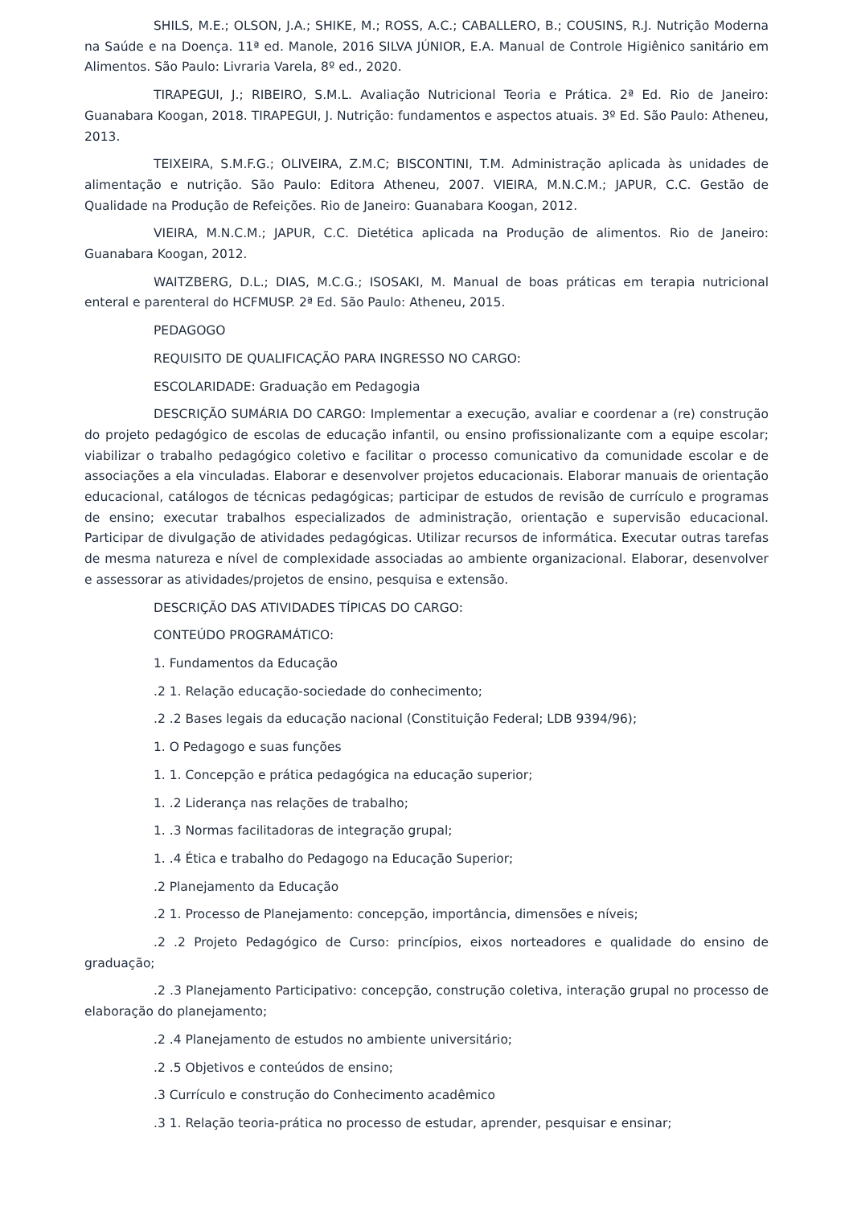SHILS, M.E.; OLSON, J.A.; SHIKE, M.; ROSS, A.C.; CABALLERO, B.; COUSINS, R.J. Nutrição Moderna na Saúde e na Doença. 11ª ed. Manole, 2016 SILVA JÚNIOR, E.A. Manual de Controle Higiênico sanitário em Alimentos. São Paulo: Livraria Varela, 8º ed., 2020.
TIRAPEGUI, J.; RIBEIRO, S.M.L. Avaliação Nutricional Teoria e Prática. 2ª Ed. Rio de Janeiro: Guanabara Koogan, 2018. TIRAPEGUI, J. Nutrição: fundamentos e aspectos atuais. 3º Ed. São Paulo: Atheneu, 2013.
TEIXEIRA, S.M.F.G.; OLIVEIRA, Z.M.C; BISCONTINI, T.M. Administração aplicada às unidades de alimentação e nutrição. São Paulo: Editora Atheneu, 2007. VIEIRA, M.N.C.M.; JAPUR, C.C. Gestão de Qualidade na Produção de Refeições. Rio de Janeiro: Guanabara Koogan, 2012.
VIEIRA, M.N.C.M.; JAPUR, C.C. Dietética aplicada na Produção de alimentos. Rio de Janeiro: Guanabara Koogan, 2012.
WAITZBERG, D.L.; DIAS, M.C.G.; ISOSAKI, M. Manual de boas práticas em terapia nutricional enteral e parenteral do HCFMUSP. 2ª Ed. São Paulo: Atheneu, 2015.
PEDAGOGO
REQUISITO DE QUALIFICAÇÃO PARA INGRESSO NO CARGO:
ESCOLARIDADE: Graduação em Pedagogia
DESCRIÇÃO SUMÁRIA DO CARGO: Implementar a execução, avaliar e coordenar a (re) construção do projeto pedagógico de escolas de educação infantil, ou ensino profissionalizante com a equipe escolar; viabilizar o trabalho pedagógico coletivo e facilitar o processo comunicativo da comunidade escolar e de associações a ela vinculadas. Elaborar e desenvolver projetos educacionais. Elaborar manuais de orientação educacional, catálogos de técnicas pedagógicas; participar de estudos de revisão de currículo e programas de ensino; executar trabalhos especializados de administração, orientação e supervisão educacional. Participar de divulgação de atividades pedagógicas. Utilizar recursos de informática. Executar outras tarefas de mesma natureza e nível de complexidade associadas ao ambiente organizacional. Elaborar, desenvolver e assessorar as atividades/projetos de ensino, pesquisa e extensão.
DESCRIÇÃO DAS ATIVIDADES TÍPICAS DO CARGO:
CONTEÚDO PROGRAMÁTICO:
1. Fundamentos da Educação
.2 1. Relação educação-sociedade do conhecimento;
.2 .2 Bases legais da educação nacional (Constituição Federal; LDB 9394/96);
1. O Pedagogo e suas funções
1. 1. Concepção e prática pedagógica na educação superior;
1. .2 Liderança nas relações de trabalho;
1. .3 Normas facilitadoras de integração grupal;
1. .4 Ética e trabalho do Pedagogo na Educação Superior;
.2 Planejamento da Educação
.2 1. Processo de Planejamento: concepção, importância, dimensões e níveis;
.2 .2 Projeto Pedagógico de Curso: princípios, eixos norteadores e qualidade do ensino de graduação;
.2 .3 Planejamento Participativo: concepção, construção coletiva, interação grupal no processo de elaboração do planejamento;
.2 .4 Planejamento de estudos no ambiente universitário;
.2 .5 Objetivos e conteúdos de ensino;
.3 Currículo e construção do Conhecimento acadêmico
.3 1. Relação teoria-prática no processo de estudar, aprender, pesquisar e ensinar;